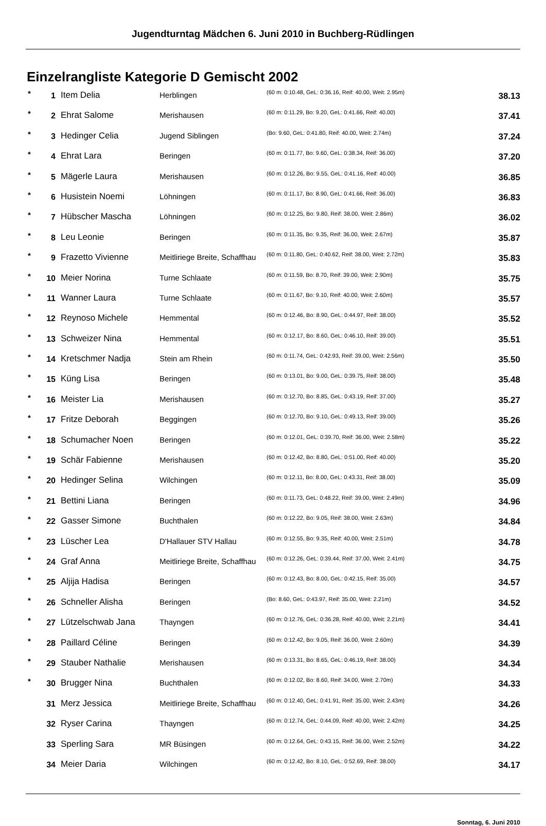Jugendturntag Mädchen 6. Juni 2010 in Buchberg-Rüdlingen
Einzelrangliste Kategorie D Gemischt 2002
| * | 1 | Item Delia | Herblingen | (60 m: 0:10.48, GeL: 0:36.16, Reif: 40.00, Weit: 2.95m) | 38.13 |
| * | 2 | Ehrat Salome | Merishausen | (60 m: 0:11.29, Bo: 9.20, GeL: 0:41.66, Reif: 40.00) | 37.41 |
| * | 3 | Hedinger Celia | Jugend Siblingen | (Bo: 9.60, GeL: 0:41.80, Reif: 40.00, Weit: 2.74m) | 37.24 |
| * | 4 | Ehrat Lara | Beringen | (60 m: 0:11.77, Bo: 9.60, GeL: 0:38.34, Reif: 36.00) | 37.20 |
| * | 5 | Mägerle Laura | Merishausen | (60 m: 0:12.26, Bo: 9.55, GeL: 0:41.16, Reif: 40.00) | 36.85 |
| * | 6 | Husistein Noemi | Löhningen | (60 m: 0:11.17, Bo: 8.90, GeL: 0:41.66, Reif: 36.00) | 36.83 |
| * | 7 | Hübscher Mascha | Löhningen | (60 m: 0:12.25, Bo: 9.80, Reif: 38.00, Weit: 2.86m) | 36.02 |
| * | 8 | Leu Leonie | Beringen | (60 m: 0:11.35, Bo: 9.35, Reif: 36.00, Weit: 2.67m) | 35.87 |
| * | 9 | Frazetto Vivienne | Meitliriege Breite, Schaffhau | (60 m: 0:11.80, GeL: 0:40.62, Reif: 38.00, Weit: 2.72m) | 35.83 |
| * | 10 | Meier Norina | Turne Schlaate | (60 m: 0:11.59, Bo: 8.70, Reif: 39.00, Weit: 2.90m) | 35.75 |
| * | 11 | Wanner Laura | Turne Schlaate | (60 m: 0:11.67, Bo: 9.10, Reif: 40.00, Weit: 2.60m) | 35.57 |
| * | 12 | Reynoso Michele | Hemmental | (60 m: 0:12.46, Bo: 8.90, GeL: 0:44.97, Reif: 38.00) | 35.52 |
| * | 13 | Schweizer Nina | Hemmental | (60 m: 0:12.17, Bo: 8.60, GeL: 0:46.10, Reif: 39.00) | 35.51 |
| * | 14 | Kretschmer Nadja | Stein am Rhein | (60 m: 0:11.74, GeL: 0:42.93, Reif: 39.00, Weit: 2.56m) | 35.50 |
| * | 15 | Küng Lisa | Beringen | (60 m: 0:13.01, Bo: 9.00, GeL: 0:39.75, Reif: 38.00) | 35.48 |
| * | 16 | Meister Lia | Merishausen | (60 m: 0:12.70, Bo: 8.85, GeL: 0:43.19, Reif: 37.00) | 35.27 |
| * | 17 | Fritze Deborah | Beggingen | (60 m: 0:12.70, Bo: 9.10, GeL: 0:49.13, Reif: 39.00) | 35.26 |
| * | 18 | Schumacher Noen | Beringen | (60 m: 0:12.01, GeL: 0:39.70, Reif: 36.00, Weit: 2.58m) | 35.22 |
| * | 19 | Schär Fabienne | Merishausen | (60 m: 0:12.42, Bo: 8.80, GeL: 0:51.00, Reif: 40.00) | 35.20 |
| * | 20 | Hedinger Selina | Wilchingen | (60 m: 0:12.11, Bo: 8.00, GeL: 0:43.31, Reif: 38.00) | 35.09 |
| * | 21 | Bettini Liana | Beringen | (60 m: 0:11.73, GeL: 0:48.22, Reif: 39.00, Weit: 2.49m) | 34.96 |
| * | 22 | Gasser Simone | Buchthalen | (60 m: 0:12.22, Bo: 9.05, Reif: 38.00, Weit: 2.63m) | 34.84 |
| * | 23 | Lüscher Lea | D'Hallauer STV Hallau | (60 m: 0:12.55, Bo: 9.35, Reif: 40.00, Weit: 2.51m) | 34.78 |
| * | 24 | Graf Anna | Meitliriege Breite, Schaffhau | (60 m: 0:12.26, GeL: 0:39.44, Reif: 37.00, Weit: 2.41m) | 34.75 |
| * | 25 | Aljija Hadisa | Beringen | (60 m: 0:12.43, Bo: 8.00, GeL: 0:42.15, Reif: 35.00) | 34.57 |
| * | 26 | Schneller Alisha | Beringen | (Bo: 8.60, GeL: 0:43.97, Reif: 35.00, Weit: 2.21m) | 34.52 |
| * | 27 | Lützelschwab Jana | Thayngen | (60 m: 0:12.76, GeL: 0:36.28, Reif: 40.00, Weit: 2.21m) | 34.41 |
| * | 28 | Paillard Céline | Beringen | (60 m: 0:12.42, Bo: 9.05, Reif: 36.00, Weit: 2.60m) | 34.39 |
| * | 29 | Stauber Nathalie | Merishausen | (60 m: 0:13.31, Bo: 8.65, GeL: 0:46.19, Reif: 38.00) | 34.34 |
| * | 30 | Brugger Nina | Buchthalen | (60 m: 0:12.02, Bo: 8.60, Reif: 34.00, Weit: 2.70m) | 34.33 |
| | 31 | Merz Jessica | Meitliriege Breite, Schaffhau | (60 m: 0:12.40, GeL: 0:41.91, Reif: 35.00, Weit: 2.43m) | 34.26 |
| | 32 | Ryser Carina | Thayngen | (60 m: 0:12.74, GeL: 0:44.09, Reif: 40.00, Weit: 2.42m) | 34.25 |
| | 33 | Sperling Sara | MR Büsingen | (60 m: 0:12.64, GeL: 0:43.15, Reif: 36.00, Weit: 2.52m) | 34.22 |
| | 34 | Meier Daria | Wilchingen | (60 m: 0:12.42, Bo: 8.10, GeL: 0:52.69, Reif: 38.00) | 34.17 |
Sonntag, 6. Juni 2010